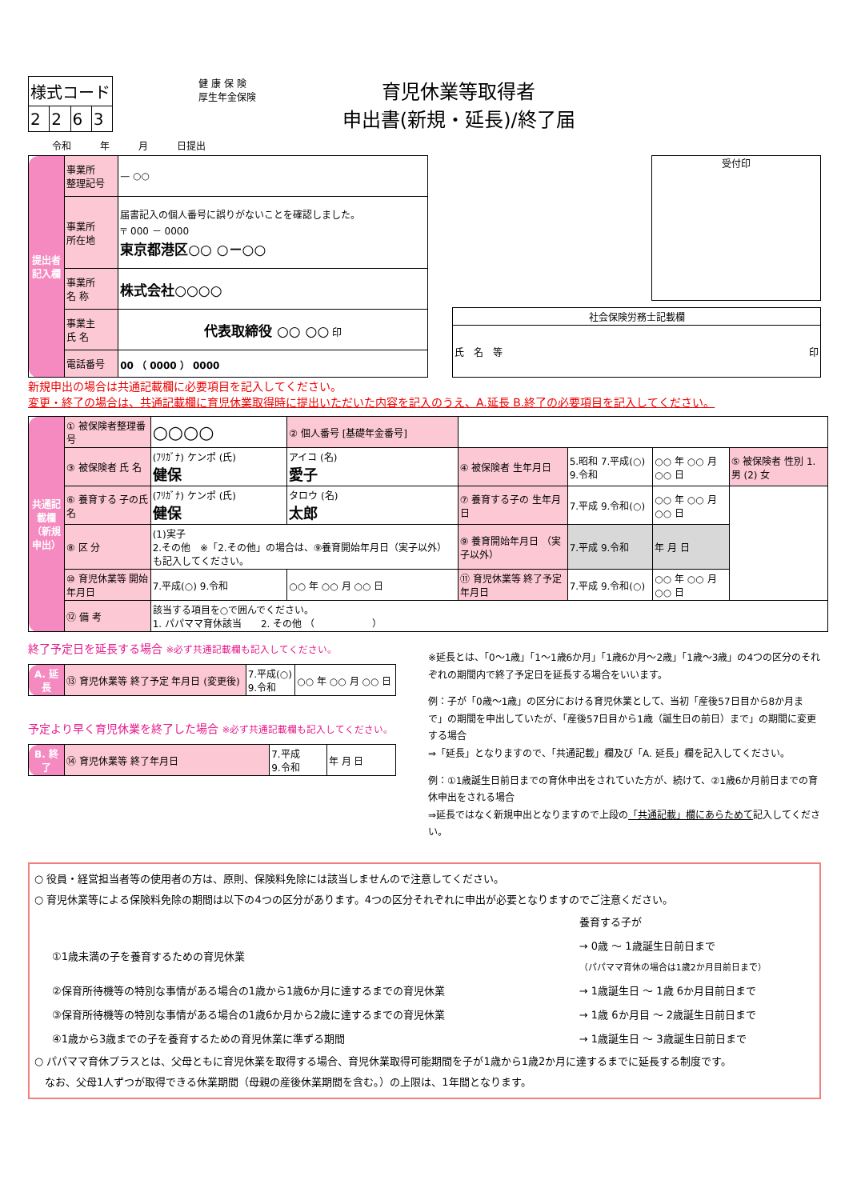| 様式コード | | | |
| 2 | 2 | 6 | 3 |
健 康 保 険
厚生年金保険
育児休業等取得者
申出書(新規・延長)/終了届
令和　　　年　　　月　　　日提出
| 提出者記入欄 | 事業所 整理記号 | — ○○ |
| | 事業所 所在地 | 届書記入の個人番号に誤りがないことを確認しました。 〒 000 － 0000 東京都港区○○ ○－○○ |
| | 事業所 名 称 | 株式会社○○○○ |
| | 事業主 氏 名 | 代表取締役 ○○ ○○ 印 |
| | 電話番号 | 00 （ 0000 ） 0000 |
受付印
| 社会保険労務士記載欄 |
| 氏 名 等 印 |
新規申出の場合は共通記載欄に必要項目を記入してください。
変更・終了の場合は、共通記載欄に育児休業取得時に提出いただいた内容を記入のうえ、A.延長 B.終了の必要項目を記入してください。
| 共通記載欄（新規申出） | ① 被保険者整理番号 | ○○○○ | ② 個人番号 [基礎年金番号] | | | | |
| | ③ 被保険者 氏 名 | (ﾌﾘｶﾞﾅ) ケンポ (氏) 健保 | アイコ (名) 愛子 | ④ 被保険者 生年月日 | 5.昭和 7.平成(○) 9.令和 | ○○ 年 ○○ 月 ○○ 日 | ⑤ 被保険者 性別 1. 男 (2) 女 |
| | ⑥ 養育する 子の氏名 | (ﾌﾘｶﾞﾅ) ケンポ (氏) 健保 | タロウ (名) 太郎 | ⑦ 養育する子の 生年月日 | 7.平成 9.令和(○) | ○○ 年 ○○ 月 ○○ 日 | |
| | ⑧ 区 分 | (1)実子 2.その他 ※「2.その他」の場合は、⑨養育開始年月日（実子以外）も記入してください。 | | ⑨ 養育開始年月日 （実子以外） | 7.平成 9.令和 | 年 月 日 | |
| | ⑩ 育児休業等 開始年月日 | 7.平成(○) 9.令和 | ○○ 年 ○○ 月 ○○ 日 | ⑪ 育児休業等 終了予定年月日 | 7.平成 9.令和(○) | ○○ 年 ○○ 月 ○○ 日 | |
| | ⑫ 備 考 | 該当する項目を○で囲んでください。 1. パパママ育休該当 2. その他 （ ） | | | | | |
終了予定日を延長する場合 ※必ず共通記載欄も記入してください。
| A. 延長 | ⑬ 育児休業等 終了予定 年月日 (変更後) | 7.平成(○) 9.令和 | ○○ 年 ○○ 月 ○○ 日 |
予定より早く育児休業を終了した場合 ※必ず共通記載欄も記入してください。
| B. 終了 | ⑭ 育児休業等 終了年月日 | 7.平成 9.令和 | 年 月 日 |
※延長とは、「0～1歳」「1～1歳6か月」「1歳6か月～2歳」「1歳～3歳」の4つの区分のそれぞれの期間内で終了予定日を延長する場合をいいます。
例：子が「0歳～1歳」の区分における育児休業として、当初「産後57日目から8か月まで」の期間を申出していたが、「産後57日目から1歳（誕生日の前日）まで」の期間に変更する場合
⇒「延長」となりますので、「共通記載」欄及び「A. 延長」欄を記入してください。
例：①1歳誕生日前日までの育休申出をされていた方が、続けて、②1歳6か月前日までの育休申出をされる場合
⇒延長ではなく新規申出となりますので上段の「共通記載」欄にあらためて記入してください。
○ 役員・経営担当者等の使用者の方は、原則、保険料免除には該当しませんので注意してください。
○ 育児休業等による保険料免除の期間は以下の4つの区分があります。4つの区分それぞれに申出が必要となりますのでご注意ください。
| | 養育する子が |
| ①1歳未満の子を養育するための育児休業 | → 0歳 ～ 1歳誕生日前日まで （パパママ育休の場合は1歳2か月目前日まで） |
| ②保育所待機等の特別な事情がある場合の1歳から1歳6か月に達するまでの育児休業 | → 1歳誕生日 ～ 1歳 6か月目前日まで |
| ③保育所待機等の特別な事情がある場合の1歳6か月から2歳に達するまでの育児休業 | → 1歳 6か月目 ～ 2歳誕生日前日まで |
| ④1歳から3歳までの子を養育するための育児休業に準ずる期間 | → 1歳誕生日 ～ 3歳誕生日前日まで |
○ パパママ育休プラスとは、父母ともに育児休業を取得する場合、育児休業取得可能期間を子が1歳から1歳2か月に達するまでに延長する制度です。
　なお、父母1人ずつが取得できる休業期間（母親の産後休業期間を含む。）の上限は、1年間となります。